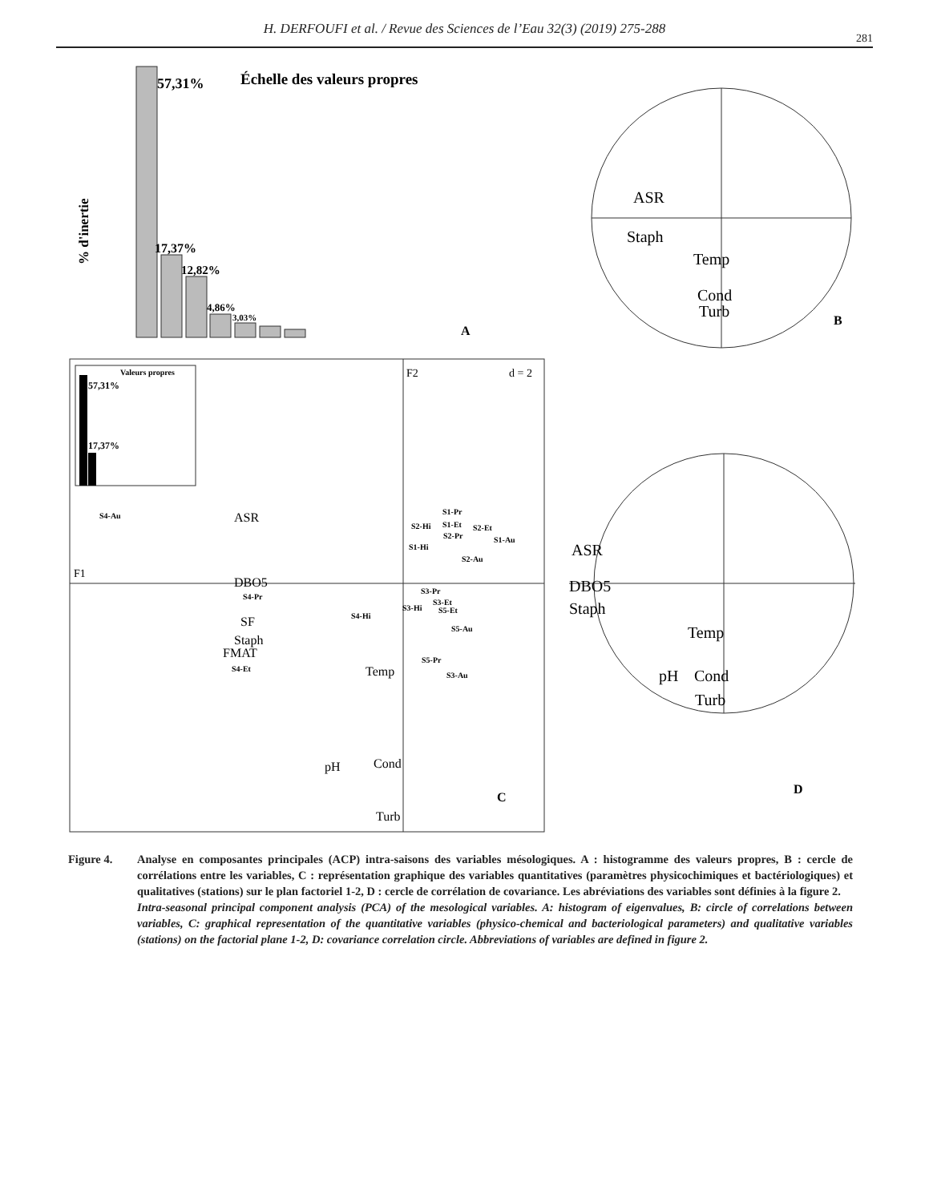H. DERFOUFI et al. / Revue des Sciences de l’Eau 32(3) (2019) 275-288
281
57,31%
Échelle des valeurs propres
17,37%
12,82%
4,86%
3,03%
% d'inertie
A
ASR
Staph
Temp
Cond
Turb
B
F2
d = 2
F1
Valeurs propres
57,31%
17,37%
ASR
DBO5
SF
Staph
FMAT
Temp
pH
Cond
Turb
S4-Au
S1-Pr
S2-Hi
S1-Et
S2-Et
S2-Pr
S1-Au
S1-Hi
S2-Au
S3-Pr
S4-Pr
S3-Et
S3-Hi
S5-Et
S4-Hi
S5-Au
S5-Pr
S4-Et
S3-Au
C
ASR
DBO5
Staph
Temp
pH
Cond
Turb
D
Figure 4. Analyse en composantes principales (ACP) intra-saisons des variables mésologiques. A : histogramme des valeurs propres, B : cercle de corrélations entre les variables, C : représentation graphique des variables quantitatives (paramètres physicochimiques et bactériologiques) et qualitatives (stations) sur le plan factoriel 1-2, D : cercle de corrélation de covariance. Les abréviations des variables sont définies à la figure 2.
Intra-seasonal principal component analysis (PCA) of the mesological variables. A: histogram of eigenvalues, B: circle of correlations between variables, C: graphical representation of the quantitative variables (physico-chemical and bacteriological parameters) and qualitative variables (stations) on the factorial plane 1-2, D: covariance correlation circle. Abbreviations of variables are defined in figure 2.